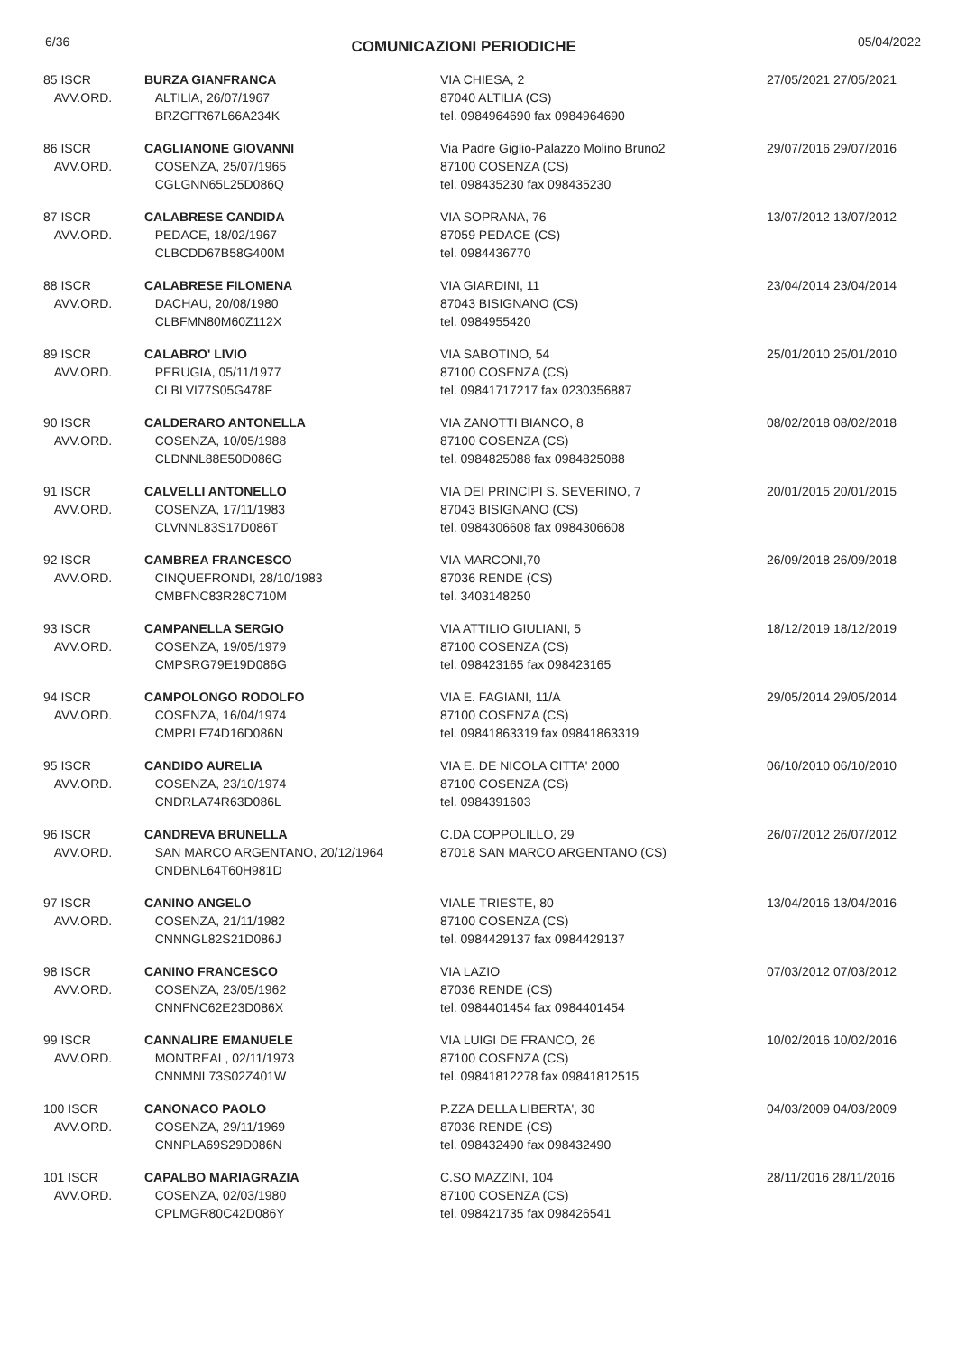6/36
COMUNICAZIONI PERIODICHE
05/04/2022
| 85 ISCR AVV.ORD. | BURZA GIANFRANCA ALTILIA, 26/07/1967 BRZGFR67L66A234K | VIA CHIESA, 2 87040 ALTILIA (CS) tel. 0984964690 fax 0984964690 | 27/05/2021 27/05/2021 |
| 86 ISCR AVV.ORD. | CAGLIANONE GIOVANNI COSENZA, 25/07/1965 CGLGNN65L25D086Q | Via Padre Giglio-Palazzo Molino Bruno2 87100 COSENZA (CS) tel. 098435230 fax 098435230 | 29/07/2016 29/07/2016 |
| 87 ISCR AVV.ORD. | CALABRESE CANDIDA PEDACE, 18/02/1967 CLBCDD67B58G400M | VIA SOPRANA, 76 87059 PEDACE (CS) tel. 0984436770 | 13/07/2012 13/07/2012 |
| 88 ISCR AVV.ORD. | CALABRESE FILOMENA DACHAU, 20/08/1980 CLBFMN80M60Z112X | VIA GIARDINI, 11 87043 BISIGNANO (CS) tel. 0984955420 | 23/04/2014 23/04/2014 |
| 89 ISCR AVV.ORD. | CALABRO' LIVIO PERUGIA, 05/11/1977 CLBLVI77S05G478F | VIA SABOTINO, 54 87100 COSENZA (CS) tel. 09841717217 fax 0230356887 | 25/01/2010 25/01/2010 |
| 90 ISCR AVV.ORD. | CALDERARO ANTONELLA COSENZA, 10/05/1988 CLDNNL88E50D086G | VIA ZANOTTI BIANCO, 8 87100 COSENZA (CS) tel. 0984825088 fax 0984825088 | 08/02/2018 08/02/2018 |
| 91 ISCR AVV.ORD. | CALVELLI ANTONELLO COSENZA, 17/11/1983 CLVNNL83S17D086T | VIA DEI PRINCIPI S. SEVERINO, 7 87043 BISIGNANO (CS) tel. 0984306608 fax 0984306608 | 20/01/2015 20/01/2015 |
| 92 ISCR AVV.ORD. | CAMBREA FRANCESCO CINQUEFRONDI, 28/10/1983 CMBFNC83R28C710M | VIA MARCONI,70 87036 RENDE (CS) tel. 3403148250 | 26/09/2018 26/09/2018 |
| 93 ISCR AVV.ORD. | CAMPANELLA SERGIO COSENZA, 19/05/1979 CMPSRG79E19D086G | VIA ATTILIO GIULIANI, 5 87100 COSENZA (CS) tel. 098423165 fax 098423165 | 18/12/2019 18/12/2019 |
| 94 ISCR AVV.ORD. | CAMPOLONGO RODOLFO COSENZA, 16/04/1974 CMPRLF74D16D086N | VIA E. FAGIANI, 11/A 87100 COSENZA (CS) tel. 09841863319 fax 09841863319 | 29/05/2014 29/05/2014 |
| 95 ISCR AVV.ORD. | CANDIDO AURELIA COSENZA, 23/10/1974 CNDRLA74R63D086L | VIA E. DE NICOLA CITTA' 2000 87100 COSENZA (CS) tel. 0984391603 | 06/10/2010 06/10/2010 |
| 96 ISCR AVV.ORD. | CANDREVA BRUNELLA SAN MARCO ARGENTANO, 20/12/1964 CNDBNL64T60H981D | C.DA COPPOLILLO, 29 87018 SAN MARCO ARGENTANO (CS) | 26/07/2012 26/07/2012 |
| 97 ISCR AVV.ORD. | CANINO ANGELO COSENZA, 21/11/1982 CNNNGL82S21D086J | VIALE TRIESTE, 80 87100 COSENZA (CS) tel. 0984429137 fax 0984429137 | 13/04/2016 13/04/2016 |
| 98 ISCR AVV.ORD. | CANINO FRANCESCO COSENZA, 23/05/1962 CNNFNC62E23D086X | VIA LAZIO 87036 RENDE (CS) tel. 0984401454 fax 0984401454 | 07/03/2012 07/03/2012 |
| 99 ISCR AVV.ORD. | CANNALIRE EMANUELE MONTREAL, 02/11/1973 CNNMNL73S02Z401W | VIA LUIGI DE FRANCO, 26 87100 COSENZA (CS) tel. 09841812278 fax 09841812515 | 10/02/2016 10/02/2016 |
| 100 ISCR AVV.ORD. | CANONACO PAOLO COSENZA, 29/11/1969 CNNPLA69S29D086N | P.ZZA DELLA LIBERTA', 30 87036 RENDE (CS) tel. 098432490 fax 098432490 | 04/03/2009 04/03/2009 |
| 101 ISCR AVV.ORD. | CAPALBO MARIAGRAZIA COSENZA, 02/03/1980 CPLMGR80C42D086Y | C.SO MAZZINI, 104 87100 COSENZA (CS) tel. 098421735 fax 098426541 | 28/11/2016 28/11/2016 |